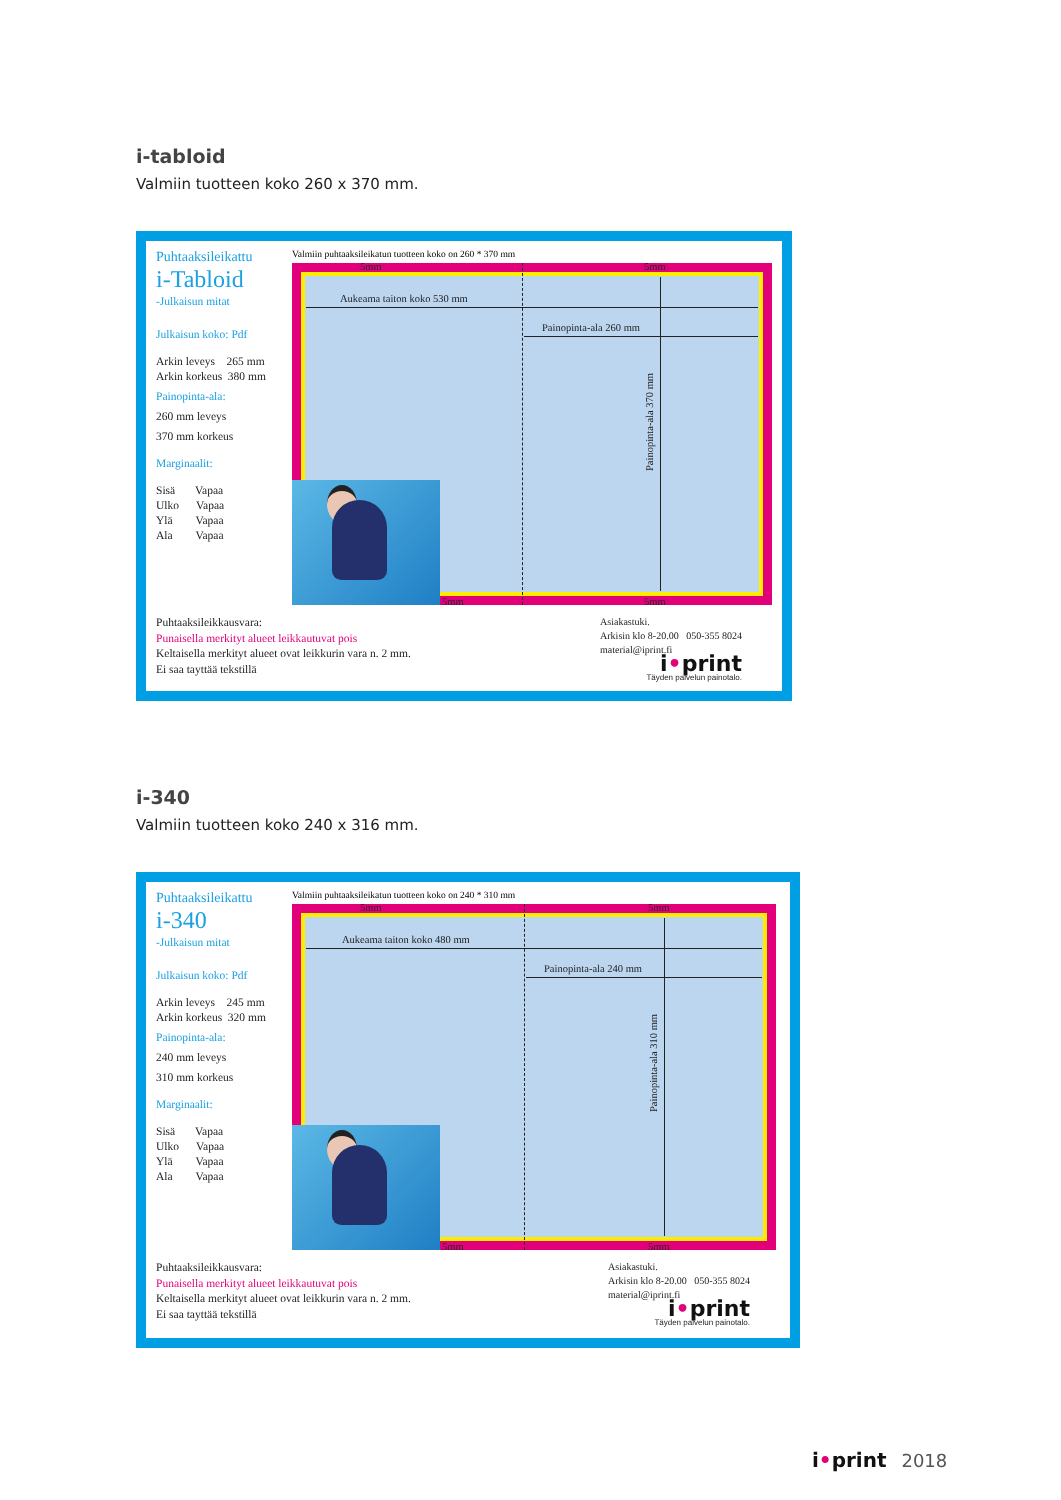i-tabloid
Valmiin tuotteen koko 260 x 370 mm.
Puhtaaksileikattu
i-Tabloid
-Julkaisun mitat
Julkaisun koko: Pdf
Arkin leveys 265 mm
Arkin korkeus 380 mm
Painopinta-ala:
260 mm leveys
370 mm korkeus
Marginaalit:
Sisä Vapaa
Ulko Vapaa
Ylä Vapaa
Ala Vapaa
Valmiin puhtaaksileikatun tuotteen koko on 260 * 370 mm
5mm 5mm
Aukeama taiton koko 530 mm
Painopinta-ala 260 mm
Painopinta-ala 370 mm
5mm 5mm
Puhtaaksileikkausvara:
Punaisella merkityt alueet leikkautuvat pois
Keltaisella merkityt alueet ovat leikkurin vara n. 2 mm.
Ei saa tayttää tekstillä
Asiakastuki.
Arkisin klo 8-20.00 050-355 8024
material@iprint.fi
i•print
Täyden palvelun painotalo.
i-340
Valmiin tuotteen koko 240 x 316 mm.
Puhtaaksileikattu
i-340
-Julkaisun mitat
Julkaisun koko: Pdf
Arkin leveys 245 mm
Arkin korkeus 320 mm
Painopinta-ala:
240 mm leveys
310 mm korkeus
Marginaalit:
Sisä Vapaa
Ulko Vapaa
Ylä Vapaa
Ala Vapaa
Valmiin puhtaaksileikatun tuotteen koko on 240 * 310 mm
5mm 5mm
Aukeama taiton koko 480 mm
Painopinta-ala 240 mm
Painopinta-ala 310 mm
5mm 5mm
Puhtaaksileikkausvara:
Punaisella merkityt alueet leikkautuvat pois
Keltaisella merkityt alueet ovat leikkurin vara n. 2 mm.
Ei saa tayttää tekstillä
Asiakastuki.
Arkisin klo 8-20.00 050-355 8024
material@iprint.fi
i•print
Täyden palvelun painotalo.
i•print 2018